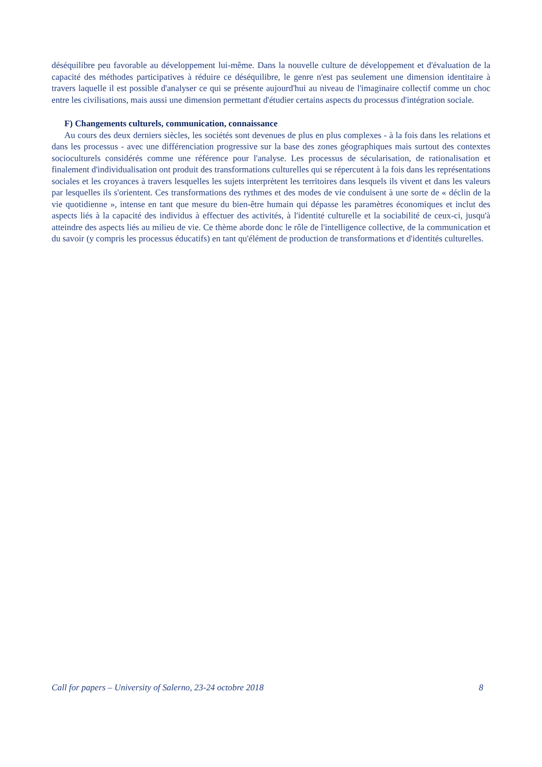déséquilibre peu favorable au développement lui-même. Dans la nouvelle culture de développement et d'évaluation de la capacité des méthodes participatives à réduire ce déséquilibre, le genre n'est pas seulement une dimension identitaire à travers laquelle il est possible d'analyser ce qui se présente aujourd'hui au niveau de l'imaginaire collectif comme un choc entre les civilisations, mais aussi une dimension permettant d'étudier certains aspects du processus d'intégration sociale.
F) Changements culturels, communication, connaissance
Au cours des deux derniers siècles, les sociétés sont devenues de plus en plus complexes - à la fois dans les relations et dans les processus - avec une différenciation progressive sur la base des zones géographiques mais surtout des contextes socioculturels considérés comme une référence pour l'analyse. Les processus de sécularisation, de rationalisation et finalement d'individualisation ont produit des transformations culturelles qui se répercutent à la fois dans les représentations sociales et les croyances à travers lesquelles les sujets interprètent les territoires dans lesquels ils vivent et dans les valeurs par lesquelles ils s'orientent. Ces transformations des rythmes et des modes de vie conduisent à une sorte de « déclin de la vie quotidienne », intense en tant que mesure du bien-être humain qui dépasse les paramètres économiques et inclut des aspects liés à la capacité des individus à effectuer des activités, à l'identité culturelle et la sociabilité de ceux-ci, jusqu'à atteindre des aspects liés au milieu de vie. Ce thème aborde donc le rôle de l'intelligence collective, de la communication et du savoir (y compris les processus éducatifs) en tant qu'élément de production de transformations et d'identités culturelles.
Call for papers – University of Salerno, 23-24 octobre 2018 8